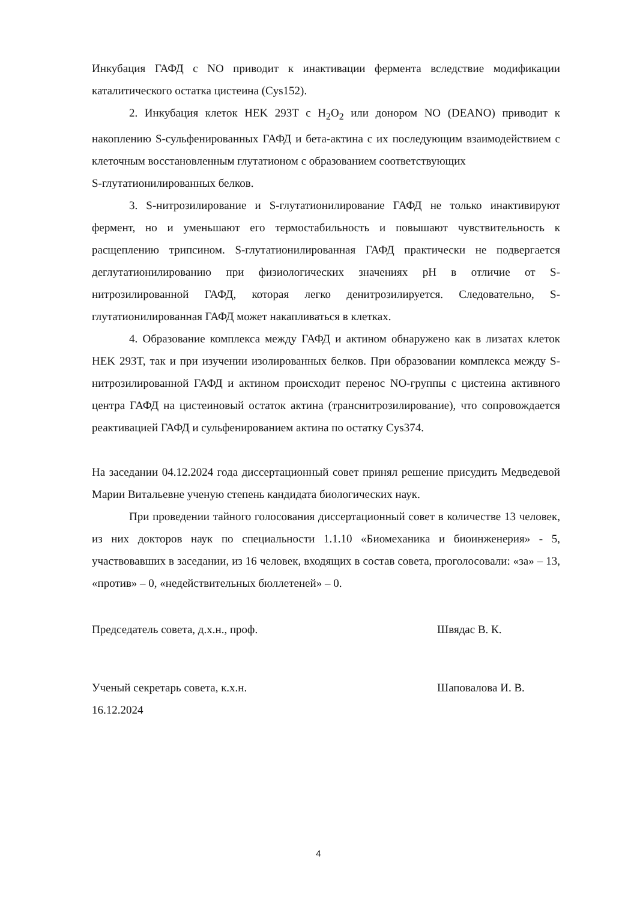Инкубация ГАФД с NO приводит к инактивации фермента вследствие модификации каталитического остатка цистеина (Cys152).
2. Инкубация клеток HEK 293T с H<sub>2</sub>O<sub>2</sub> или донором NO (DEANO) приводит к накоплению S-сульфенированных ГАФД и бета-актина с их последующим взаимодействием с клеточным восстановленным глутатионом с образованием соответствующих
S-глутатионилированных белков.
3. S-нитрозилирование и S-глутатионилирование ГАФД не только инактивируют фермент, но и уменьшают его термостабильность и повышают чувствительность к расщеплению трипсином. S-глутатионилированная ГАФД практически не подвергается деглутатионилированию при физиологических значениях pH в отличие от S-нитрозилированной ГАФД, которая легко денитрозилируется. Следовательно, S-глутатионилированная ГАФД может накапливаться в клетках.
4. Образование комплекса между ГАФД и актином обнаружено как в лизатах клеток HEK 293T, так и при изучении изолированных белков. При образовании комплекса между S-нитрозилированной ГАФД и актином происходит перенос NO-группы с цистеина активного центра ГАФД на цистеиновый остаток актина (транснитрозилирование), что сопровождается реактивацией ГАФД и сульфенированием актина по остатку Cys374.
На заседании 04.12.2024 года диссертационный совет принял решение присудить Медведевой Марии Витальевне ученую степень кандидата биологических наук.
При проведении тайного голосования диссертационный совет в количестве 13 человек, из них докторов наук по специальности 1.1.10 «Биомеханика и биоинженерия» - 5, участвовавших в заседании, из 16 человек, входящих в состав совета, проголосовали: «за» – 13, «против» – 0, «недействительных бюллетеней» – 0.
Председатель совета, д.х.н., проф. Швядас В. К.
Ученый секретарь совета, к.х.н. Шаповалова И. В.
16.12.2024
4